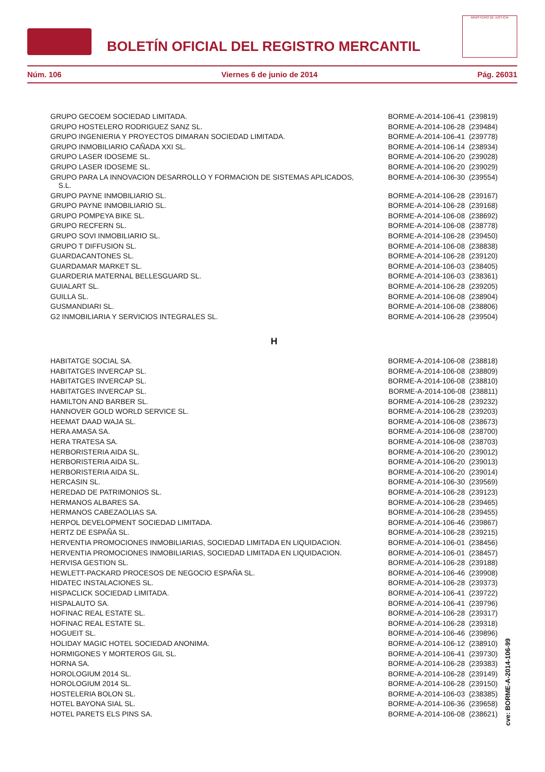BOLETÍN OFICIAL DEL REGISTRO MERCANTIL
MINISTERIO DE JUSTICIA
Núm. 106 Viernes 6 de junio de 2014 Pág. 26031
| GRUPO GECOEM SOCIEDAD LIMITADA. | BORME-A-2014-106-41 (239819) |
| GRUPO HOSTELERO RODRIGUEZ SANZ SL. | BORME-A-2014-106-28 (239484) |
| GRUPO INGENIERIA Y PROYECTOS DIMARAN SOCIEDAD LIMITADA. | BORME-A-2014-106-41 (239778) |
| GRUPO INMOBILIARIO CAÑADA XXI SL. | BORME-A-2014-106-14 (238934) |
| GRUPO LASER IDOSEME SL. | BORME-A-2014-106-20 (239028) |
| GRUPO LASER IDOSEME SL. | BORME-A-2014-106-20 (239029) |
| GRUPO PARA LA INNOVACION DESARROLLO Y FORMACION DE SISTEMAS APLICADOS, S.L. | BORME-A-2014-106-30 (239554) |
| GRUPO PAYNE INMOBILIARIO SL. | BORME-A-2014-106-28 (239167) |
| GRUPO PAYNE INMOBILIARIO SL. | BORME-A-2014-106-28 (239168) |
| GRUPO POMPEYA BIKE SL. | BORME-A-2014-106-08 (238692) |
| GRUPO RECFERN SL. | BORME-A-2014-106-08 (238778) |
| GRUPO SOVI INMOBILIARIO SL. | BORME-A-2014-106-28 (239450) |
| GRUPO T DIFFUSION SL. | BORME-A-2014-106-08 (238838) |
| GUARDACANTONES SL. | BORME-A-2014-106-28 (239120) |
| GUARDAMAR MARKET SL. | BORME-A-2014-106-03 (238405) |
| GUARDERIA MATERNAL BELLESGUARD SL. | BORME-A-2014-106-03 (238361) |
| GUIALART SL. | BORME-A-2014-106-28 (239205) |
| GUILLA SL. | BORME-A-2014-106-08 (238904) |
| GUSMANDIARI SL. | BORME-A-2014-106-08 (238806) |
| G2 INMOBILIARIA Y SERVICIOS INTEGRALES SL. | BORME-A-2014-106-28 (239504) |
| H | |
| HABITATGE SOCIAL SA. | BORME-A-2014-106-08 (238818) |
| HABITATGES INVERCAP SL. | BORME-A-2014-106-08 (238809) |
| HABITATGES INVERCAP SL. | BORME-A-2014-106-08 (238810) |
| HABITATGES INVERCAP SL. | BORME-A-2014-106-08 (238811) |
| HAMILTON AND BARBER SL. | BORME-A-2014-106-28 (239232) |
| HANNOVER GOLD WORLD SERVICE SL. | BORME-A-2014-106-28 (239203) |
| HEEMAT DAAD WAJA SL. | BORME-A-2014-106-08 (238673) |
| HERA AMASA SA. | BORME-A-2014-106-08 (238700) |
| HERA TRATESA SA. | BORME-A-2014-106-08 (238703) |
| HERBORISTERIA AIDA SL. | BORME-A-2014-106-20 (239012) |
| HERBORISTERIA AIDA SL. | BORME-A-2014-106-20 (239013) |
| HERBORISTERIA AIDA SL. | BORME-A-2014-106-20 (239014) |
| HERCASIN SL. | BORME-A-2014-106-30 (239569) |
| HEREDAD DE PATRIMONIOS SL. | BORME-A-2014-106-28 (239123) |
| HERMANOS ALBARES SA. | BORME-A-2014-106-28 (239465) |
| HERMANOS CABEZAOLIAS SA. | BORME-A-2014-106-28 (239455) |
| HERPOL DEVELOPMENT SOCIEDAD LIMITADA. | BORME-A-2014-106-46 (239867) |
| HERTZ DE ESPAÑA SL. | BORME-A-2014-106-28 (239215) |
| HERVENTIA PROMOCIONES INMOBILIARIAS, SOCIEDAD LIMITADA EN LIQUIDACION. | BORME-A-2014-106-01 (238456) |
| HERVENTIA PROMOCIONES INMOBILIARIAS, SOCIEDAD LIMITADA EN LIQUIDACION. | BORME-A-2014-106-01 (238457) |
| HERVISA GESTION SL. | BORME-A-2014-106-28 (239188) |
| HEWLETT-PACKARD PROCESOS DE NEGOCIO ESPAÑA SL. | BORME-A-2014-106-46 (239908) |
| HIDATEC INSTALACIONES SL. | BORME-A-2014-106-28 (239373) |
| HISPACLICK SOCIEDAD LIMITADA. | BORME-A-2014-106-41 (239722) |
| HISPALAUTO SA. | BORME-A-2014-106-41 (239796) |
| HOFINAC REAL ESTATE SL. | BORME-A-2014-106-28 (239317) |
| HOFINAC REAL ESTATE SL. | BORME-A-2014-106-28 (239318) |
| HOGUEIT SL. | BORME-A-2014-106-46 (239896) |
| HOLIDAY MAGIC HOTEL SOCIEDAD ANONIMA. | BORME-A-2014-106-12 (238910) |
| HORMIGONES Y MORTEROS GIL SL. | BORME-A-2014-106-41 (239730) |
| HORNA SA. | BORME-A-2014-106-28 (239383) |
| HOROLOGIUM 2014 SL. | BORME-A-2014-106-28 (239149) |
| HOROLOGIUM 2014 SL. | BORME-A-2014-106-28 (239150) |
| HOSTELERIA BOLON SL. | BORME-A-2014-106-03 (238385) |
| HOTEL BAYONA SIAL SL. | BORME-A-2014-106-36 (239658) |
| HOTEL PARETS ELS PINS SA. | BORME-A-2014-106-08 (238621) |
cve: BORME-A-2014-106-99